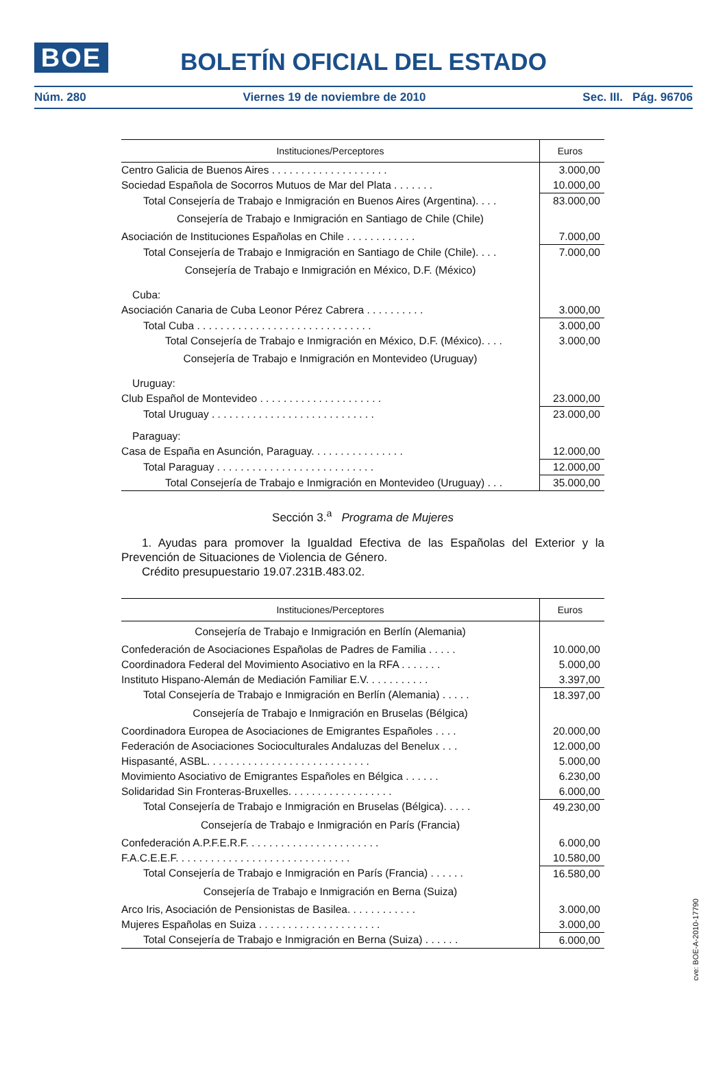BOE
BOLETÍN OFICIAL DEL ESTADO
Núm. 280 Viernes 19 de noviembre de 2010 Sec. III. Pág. 96706
| Instituciones/Perceptores | Euros |
| --- | --- |
| Centro Galicia de Buenos Aires . . . . . . . . . . . . . . . . . . . . | 3.000,00 |
| Sociedad Española de Socorros Mutuos de Mar del Plata . . . . . . . | 10.000,00 |
| Total Consejería de Trabajo e Inmigración en Buenos Aires (Argentina). . . . | 83.000,00 |
| Consejería de Trabajo e Inmigración en Santiago de Chile (Chile) | |
| Asociación de Instituciones Españolas en Chile . . . . . . . . . . . . | 7.000,00 |
| Total Consejería de Trabajo e Inmigración en Santiago de Chile (Chile). . . . | 7.000,00 |
| Consejería de Trabajo e Inmigración en México, D.F. (México) | |
| Cuba: | |
| Asociación Canaria de Cuba Leonor Pérez Cabrera . . . . . . . . . . | 3.000,00 |
| Total Cuba . . . . . . . . . . . . . . . . . . . . . . . . . . . . . . | 3.000,00 |
| Total Consejería de Trabajo e Inmigración en México, D.F. (México). . . . | 3.000,00 |
| Consejería de Trabajo e Inmigración en Montevideo (Uruguay) | |
| Uruguay: | |
| Club Español de Montevideo . . . . . . . . . . . . . . . . . . . . . | 23.000,00 |
| Total Uruguay . . . . . . . . . . . . . . . . . . . . . . . . . . . . | 23.000,00 |
| Paraguay: | |
| Casa de España en Asunción, Paraguay. . . . . . . . . . . . . . . . | 12.000,00 |
| Total Paraguay . . . . . . . . . . . . . . . . . . . . . . . . . . . | 12.000,00 |
| Total Consejería de Trabajo e Inmigración en Montevideo (Uruguay) . . . | 35.000,00 |
Sección 3.<sup>a</sup> Programa de Mujeres
1. Ayudas para promover la Igualdad Efectiva de las Españolas del Exterior y la Prevención de Situaciones de Violencia de Género.
Crédito presupuestario 19.07.231B.483.02.
| Instituciones/Perceptores | Euros |
| --- | --- |
| Consejería de Trabajo e Inmigración en Berlín (Alemania) | |
| Confederación de Asociaciones Españolas de Padres de Familia . . . . . | 10.000,00 |
| Coordinadora Federal del Movimiento Asociativo en la RFA . . . . . . . | 5.000,00 |
| Instituto Hispano-Alemán de Mediación Familiar E.V. . . . . . . . . . . | 3.397,00 |
| Total Consejería de Trabajo e Inmigración en Berlín (Alemania) . . . . . | 18.397,00 |
| Consejería de Trabajo e Inmigración en Bruselas (Bélgica) | |
| Coordinadora Europea de Asociaciones de Emigrantes Españoles . . . . | 20.000,00 |
| Federación de Asociaciones Socioculturales Andaluzas del Benelux . . . | 12.000,00 |
| Hispasanté, ASBL. . . . . . . . . . . . . . . . . . . . . . . . . . . . | 5.000,00 |
| Movimiento Asociativo de Emigrantes Españoles en Bélgica . . . . . . | 6.230,00 |
| Solidaridad Sin Fronteras-Bruxelles. . . . . . . . . . . . . . . . . . | 6.000,00 |
| Total Consejería de Trabajo e Inmigración en Bruselas (Bélgica). . . . . | 49.230,00 |
| Consejería de Trabajo e Inmigración en París (Francia) | |
| Confederación A.P.F.E.R.F. . . . . . . . . . . . . . . . . . . . . . . | 6.000,00 |
| F.A.C.E.E.F. . . . . . . . . . . . . . . . . . . . . . . . . . . . . . | 10.580,00 |
| Total Consejería de Trabajo e Inmigración en París (Francia) . . . . . . | 16.580,00 |
| Consejería de Trabajo e Inmigración en Berna (Suiza) | |
| Arco Iris, Asociación de Pensionistas de Basilea. . . . . . . . . . . . | 3.000,00 |
| Mujeres Españolas en Suiza . . . . . . . . . . . . . . . . . . . . . | 3.000,00 |
| Total Consejería de Trabajo e Inmigración en Berna (Suiza) . . . . . . | 6.000,00 |
cve: BOE-A-2010-17790